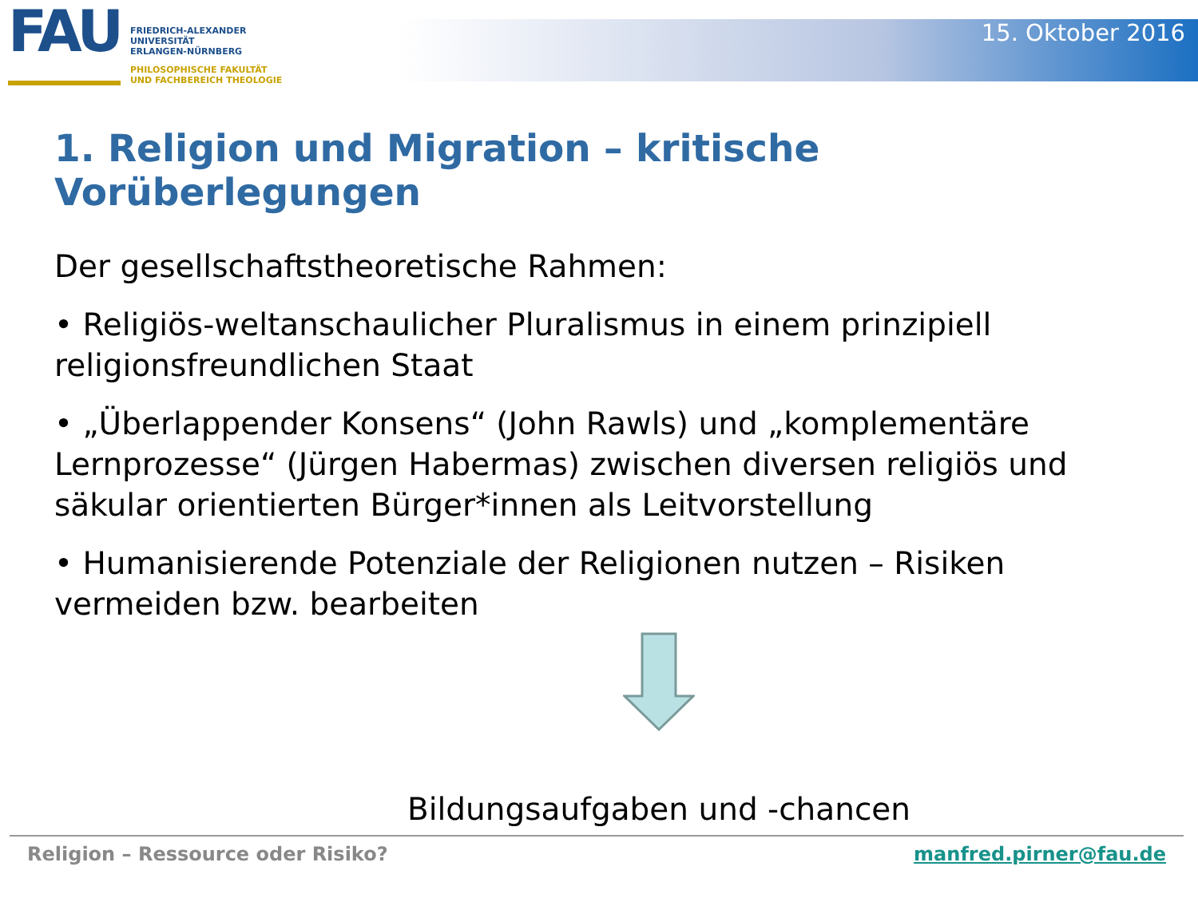FAU
FRIEDRICH-ALEXANDER
UNIVERSITÄT
ERLANGEN-NÜRNBERG
PHILOSOPHISCHE FAKULTÄT
UND FACHBEREICH THEOLOGIE
15. Oktober 2016
1. Religion und Migration – kritische Vorüberlegungen
Der gesellschaftstheoretische Rahmen:
• Religiös-weltanschaulicher Pluralismus in einem prinzipiell religionsfreundlichen Staat
• „Überlappender Konsens“ (John Rawls) und „komplementäre Lernprozesse“ (Jürgen Habermas) zwischen diversen religiös und säkular orientierten Bürger*innen als Leitvorstellung
• Humanisierende Potenziale der Religionen nutzen – Risiken vermeiden bzw. bearbeiten
Bildungsaufgaben und -chancen
Religion – Ressource oder Risiko? manfred.pirner@fau.de